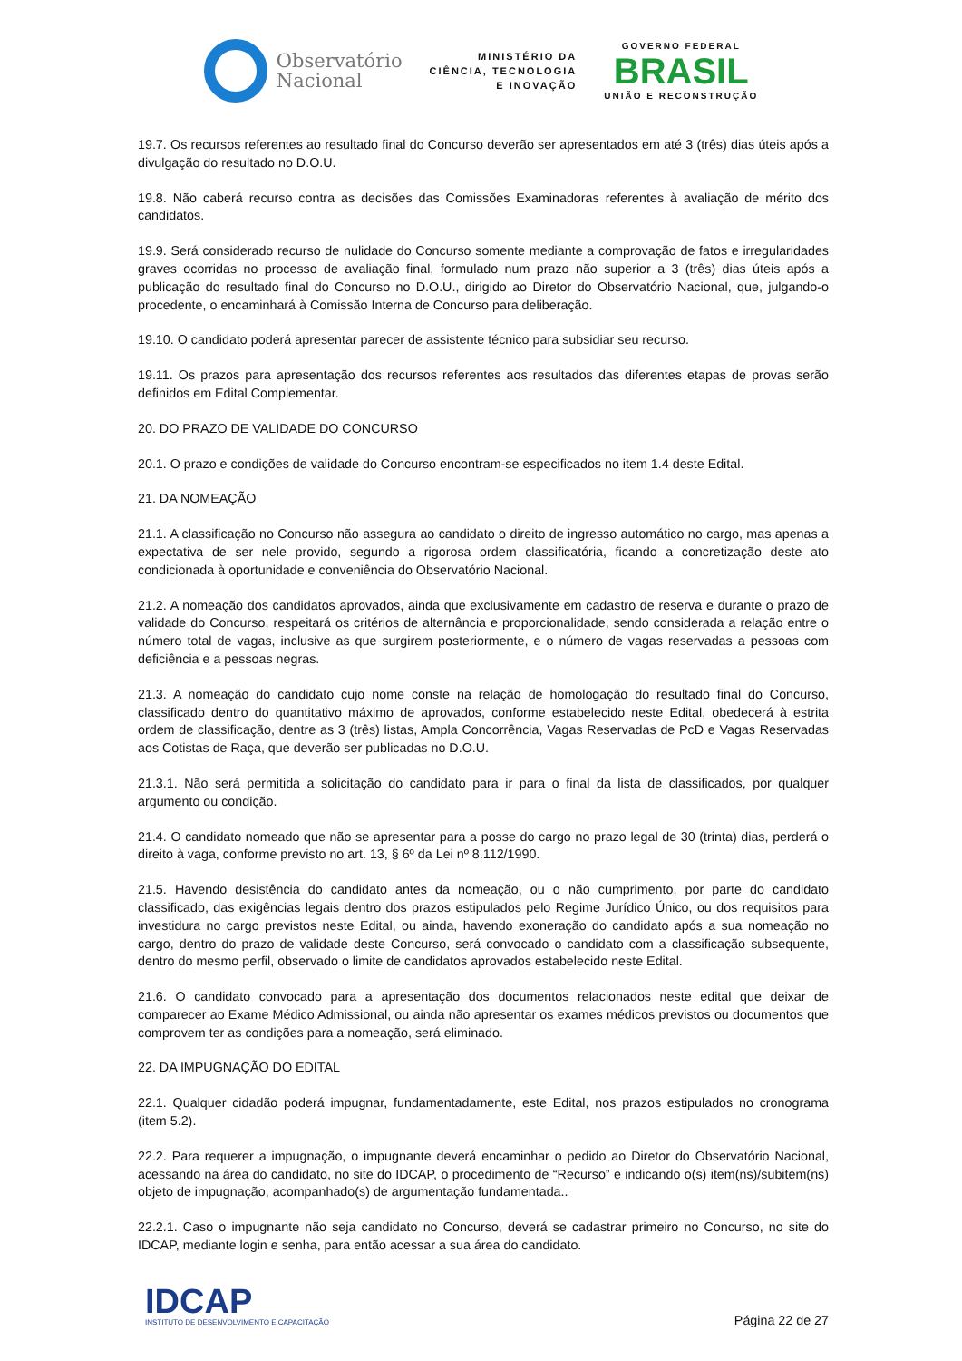Observatório
Nacional
MINISTÉRIO DA
CIÊNCIA, TECNOLOGIA
E INOVAÇÃO
GOVERNO FEDERAL
BRASIL
UNIÃO E RECONSTRUÇÃO
19.7. Os recursos referentes ao resultado final do Concurso deverão ser apresentados em até 3 (três) dias úteis após a divulgação do resultado no D.O.U.
19.8. Não caberá recurso contra as decisões das Comissões Examinadoras referentes à avaliação de mérito dos candidatos.
19.9. Será considerado recurso de nulidade do Concurso somente mediante a comprovação de fatos e irregularidades graves ocorridas no processo de avaliação final, formulado num prazo não superior a 3 (três) dias úteis após a publicação do resultado final do Concurso no D.O.U., dirigido ao Diretor do Observatório Nacional, que, julgando-o procedente, o encaminhará à Comissão Interna de Concurso para deliberação.
19.10. O candidato poderá apresentar parecer de assistente técnico para subsidiar seu recurso.
19.11. Os prazos para apresentação dos recursos referentes aos resultados das diferentes etapas de provas serão definidos em Edital Complementar.
20. DO PRAZO DE VALIDADE DO CONCURSO
20.1. O prazo e condições de validade do Concurso encontram-se especificados no item 1.4 deste Edital.
21. DA NOMEAÇÃO
21.1. A classificação no Concurso não assegura ao candidato o direito de ingresso automático no cargo, mas apenas a expectativa de ser nele provido, segundo a rigorosa ordem classificatória, ficando a concretização deste ato condicionada à oportunidade e conveniência do Observatório Nacional.
21.2. A nomeação dos candidatos aprovados, ainda que exclusivamente em cadastro de reserva e durante o prazo de validade do Concurso, respeitará os critérios de alternância e proporcionalidade, sendo considerada a relação entre o número total de vagas, inclusive as que surgirem posteriormente, e o número de vagas reservadas a pessoas com deficiência e a pessoas negras.
21.3. A nomeação do candidato cujo nome conste na relação de homologação do resultado final do Concurso, classificado dentro do quantitativo máximo de aprovados, conforme estabelecido neste Edital, obedecerá à estrita ordem de classificação, dentre as 3 (três) listas, Ampla Concorrência, Vagas Reservadas de PcD e Vagas Reservadas aos Cotistas de Raça, que deverão ser publicadas no D.O.U.
21.3.1. Não será permitida a solicitação do candidato para ir para o final da lista de classificados, por qualquer argumento ou condição.
21.4. O candidato nomeado que não se apresentar para a posse do cargo no prazo legal de 30 (trinta) dias, perderá o direito à vaga, conforme previsto no art. 13, § 6º da Lei nº 8.112/1990.
21.5. Havendo desistência do candidato antes da nomeação, ou o não cumprimento, por parte do candidato classificado, das exigências legais dentro dos prazos estipulados pelo Regime Jurídico Único, ou dos requisitos para investidura no cargo previstos neste Edital, ou ainda, havendo exoneração do candidato após a sua nomeação no cargo, dentro do prazo de validade deste Concurso, será convocado o candidato com a classificação subsequente, dentro do mesmo perfil, observado o limite de candidatos aprovados estabelecido neste Edital.
21.6. O candidato convocado para a apresentação dos documentos relacionados neste edital que deixar de comparecer ao Exame Médico Admissional, ou ainda não apresentar os exames médicos previstos ou documentos que comprovem ter as condições para a nomeação, será eliminado.
22. DA IMPUGNAÇÃO DO EDITAL
22.1. Qualquer cidadão poderá impugnar, fundamentadamente, este Edital, nos prazos estipulados no cronograma (item 5.2).
22.2. Para requerer a impugnação, o impugnante deverá encaminhar o pedido ao Diretor do Observatório Nacional, acessando na área do candidato, no site do IDCAP, o procedimento de “Recurso” e indicando o(s) item(ns)/subitem(ns) objeto de impugnação, acompanhado(s) de argumentação fundamentada..
22.2.1. Caso o impugnante não seja candidato no Concurso, deverá se cadastrar primeiro no Concurso, no site do IDCAP, mediante login e senha, para então acessar a sua área do candidato.
IDCAP
INSTITUTO DE DESENVOLVIMENTO E CAPACITAÇÃO
Página 22 de 27